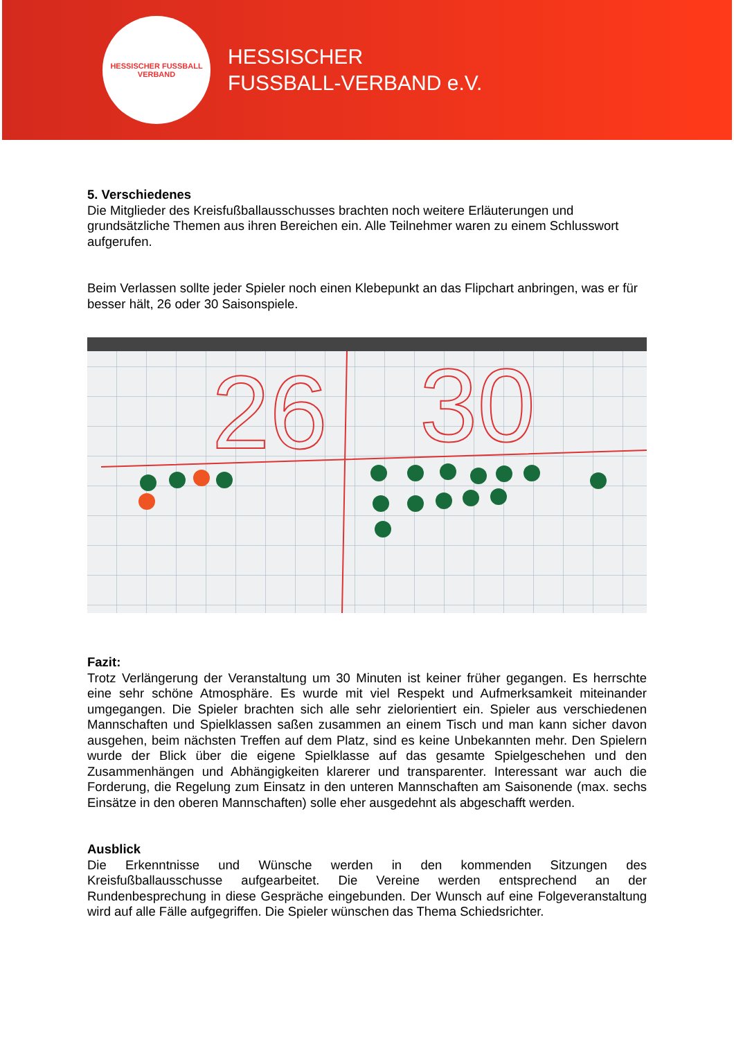HESSISCHER FUSSBALL VERBAND
HESSISCHER
FUSSBALL-VERBAND e.V.
5. Verschiedenes
Die Mitglieder des Kreisfußballausschusses brachten noch weitere Erläuterungen und grundsätzliche Themen aus ihren Bereichen ein. Alle Teilnehmer waren zu einem Schlusswort aufgerufen.
Beim Verlassen sollte jeder Spieler noch einen Klebepunkt an das Flipchart anbringen, was er für besser hält, 26 oder 30 Saisonspiele.
26
30
Fazit:
Trotz Verlängerung der Veranstaltung um 30 Minuten ist keiner früher gegangen. Es herrschte eine sehr schöne Atmosphäre. Es wurde mit viel Respekt und Aufmerksamkeit miteinander umgegangen. Die Spieler brachten sich alle sehr zielorientiert ein. Spieler aus verschiedenen Mannschaften und Spielklassen saßen zusammen an einem Tisch und man kann sicher davon ausgehen, beim nächsten Treffen auf dem Platz, sind es keine Unbekannten mehr. Den Spielern wurde der Blick über die eigene Spielklasse auf das gesamte Spielgeschehen und den Zusammenhängen und Abhängigkeiten klarerer und transparenter. Interessant war auch die Forderung, die Regelung zum Einsatz in den unteren Mannschaften am Saisonende (max. sechs Einsätze in den oberen Mannschaften) solle eher ausgedehnt als abgeschafft werden.
Ausblick
Die Erkenntnisse und Wünsche werden in den kommenden Sitzungen des Kreisfußballausschusse aufgearbeitet. Die Vereine werden entsprechend an der Rundenbesprechung in diese Gespräche eingebunden. Der Wunsch auf eine Folgeveranstaltung wird auf alle Fälle aufgegriffen. Die Spieler wünschen das Thema Schiedsrichter.